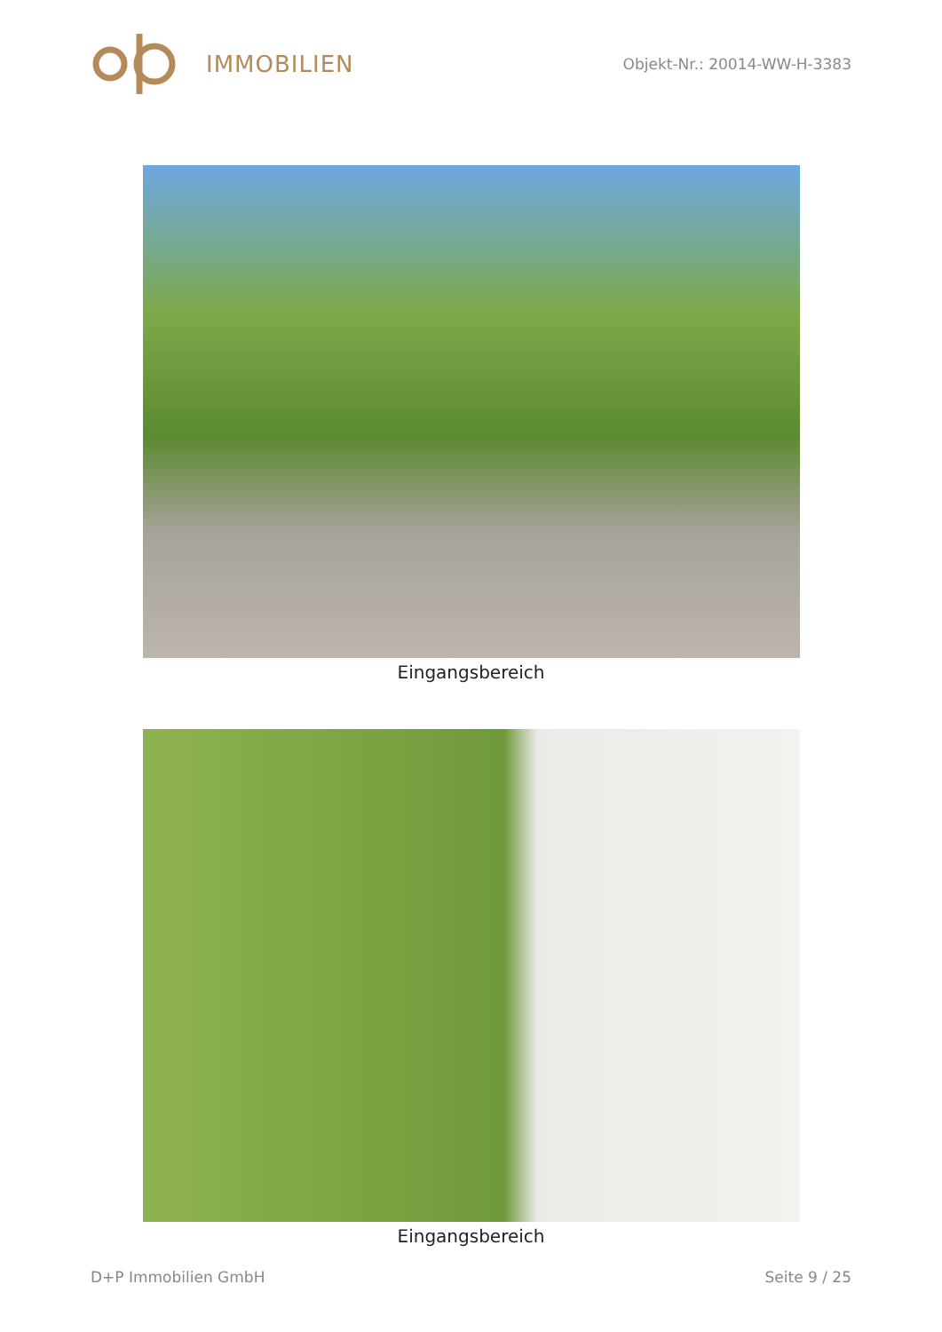IMMOBILIEN
Objekt-Nr.: 20014-WW-H-3383
Eingangsbereich
Eingangsbereich
D+P Immobilien GmbH Seite 9 / 25